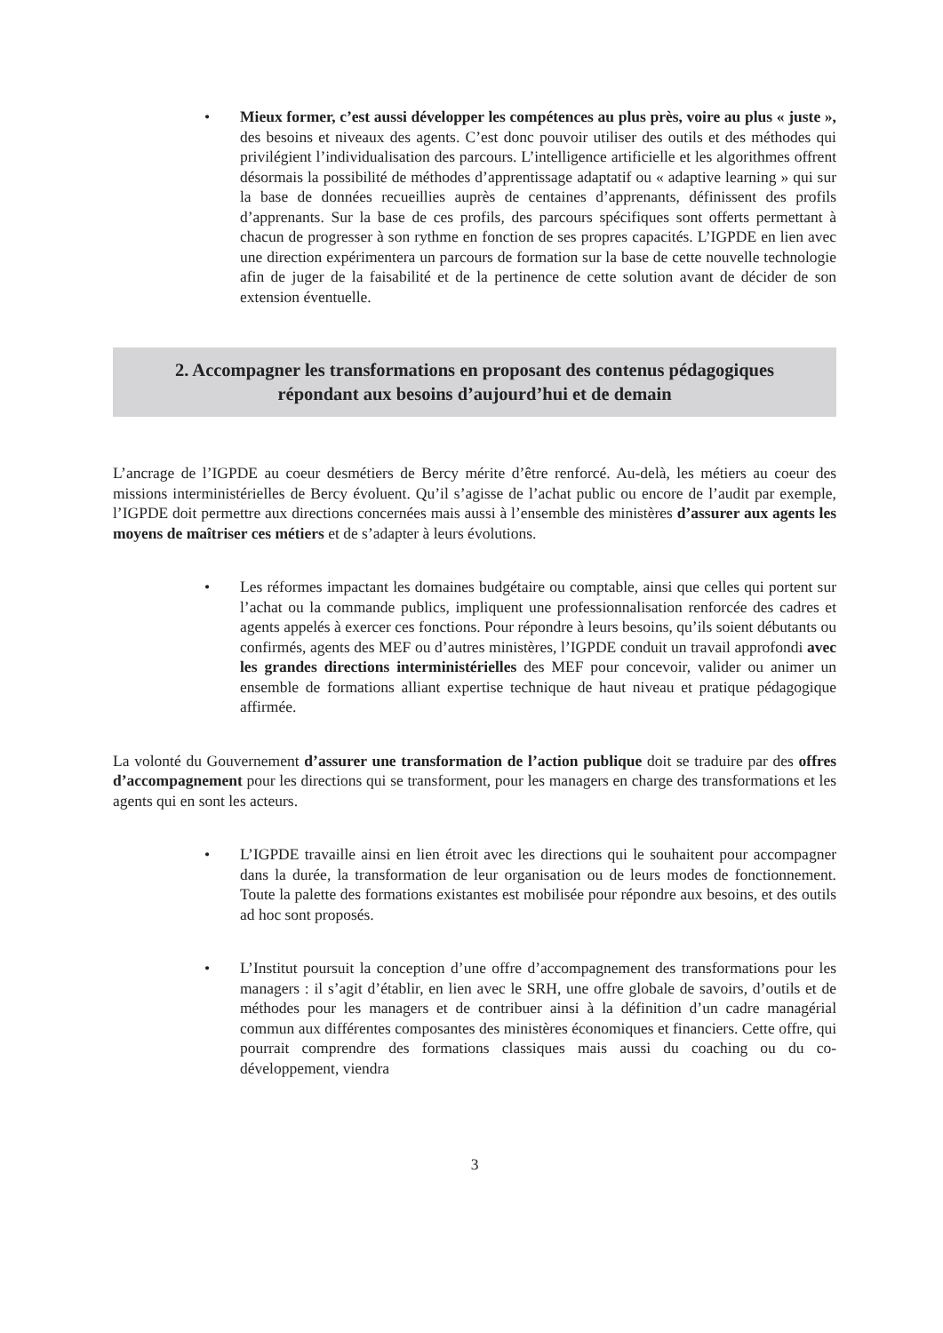• Mieux former, c’est aussi développer les compétences au plus près, voire au plus « juste », des besoins et niveaux des agents. C’est donc pouvoir utiliser des outils et des méthodes qui privilégient l’individualisation des parcours. L’intelligence artificielle et les algorithmes offrent désormais la possibilité de méthodes d’apprentissage adaptatif ou « adaptive learning » qui sur la base de données recueillies auprès de centaines d’apprenants, définissent des profils d’apprenants. Sur la base de ces profils, des parcours spécifiques sont offerts permettant à chacun de progresser à son rythme en fonction de ses propres capacités. L’IGPDE en lien avec une direction expérimentera un parcours de formation sur la base de cette nouvelle technologie afin de juger de la faisabilité et de la pertinence de cette solution avant de décider de son extension éventuelle.
2. Accompagner les transformations en proposant des contenus pédagogiques
répondant aux besoins d’aujourd’hui et de demain
L’ancrage de l’IGPDE au coeur desmétiers de Bercy mérite d’être renforcé. Au-delà, les métiers au coeur des missions interministérielles de Bercy évoluent. Qu’il s’agisse de l’achat public ou encore de l’audit par exemple, l’IGPDE doit permettre aux directions concernées mais aussi à l’ensemble des ministères d’assurer aux agents les moyens de maîtriser ces métiers et de s’adapter à leurs évolutions.
• Les réformes impactant les domaines budgétaire ou comptable, ainsi que celles qui portent sur l’achat ou la commande publics, impliquent une professionnalisation renforcée des cadres et agents appelés à exercer ces fonctions. Pour répondre à leurs besoins, qu’ils soient débutants ou confirmés, agents des MEF ou d’autres ministères, l’IGPDE conduit un travail approfondi avec les grandes directions interministérielles des MEF pour concevoir, valider ou animer un ensemble de formations alliant expertise technique de haut niveau et pratique pédagogique affirmée.
La volonté du Gouvernement d’assurer une transformation de l’action publique doit se traduire par des offres d’accompagnement pour les directions qui se transforment, pour les managers en charge des transformations et les agents qui en sont les acteurs.
• L’IGPDE travaille ainsi en lien étroit avec les directions qui le souhaitent pour accompagner dans la durée, la transformation de leur organisation ou de leurs modes de fonctionnement. Toute la palette des formations existantes est mobilisée pour répondre aux besoins, et des outils ad hoc sont proposés.
• L’Institut poursuit la conception d’une offre d’accompagnement des transformations pour les managers : il s’agit d’établir, en lien avec le SRH, une offre globale de savoirs, d’outils et de méthodes pour les managers et de contribuer ainsi à la définition d’un cadre managérial commun aux différentes composantes des ministères économiques et financiers. Cette offre, qui pourrait comprendre des formations classiques mais aussi du coaching ou du co-développement, viendra
3